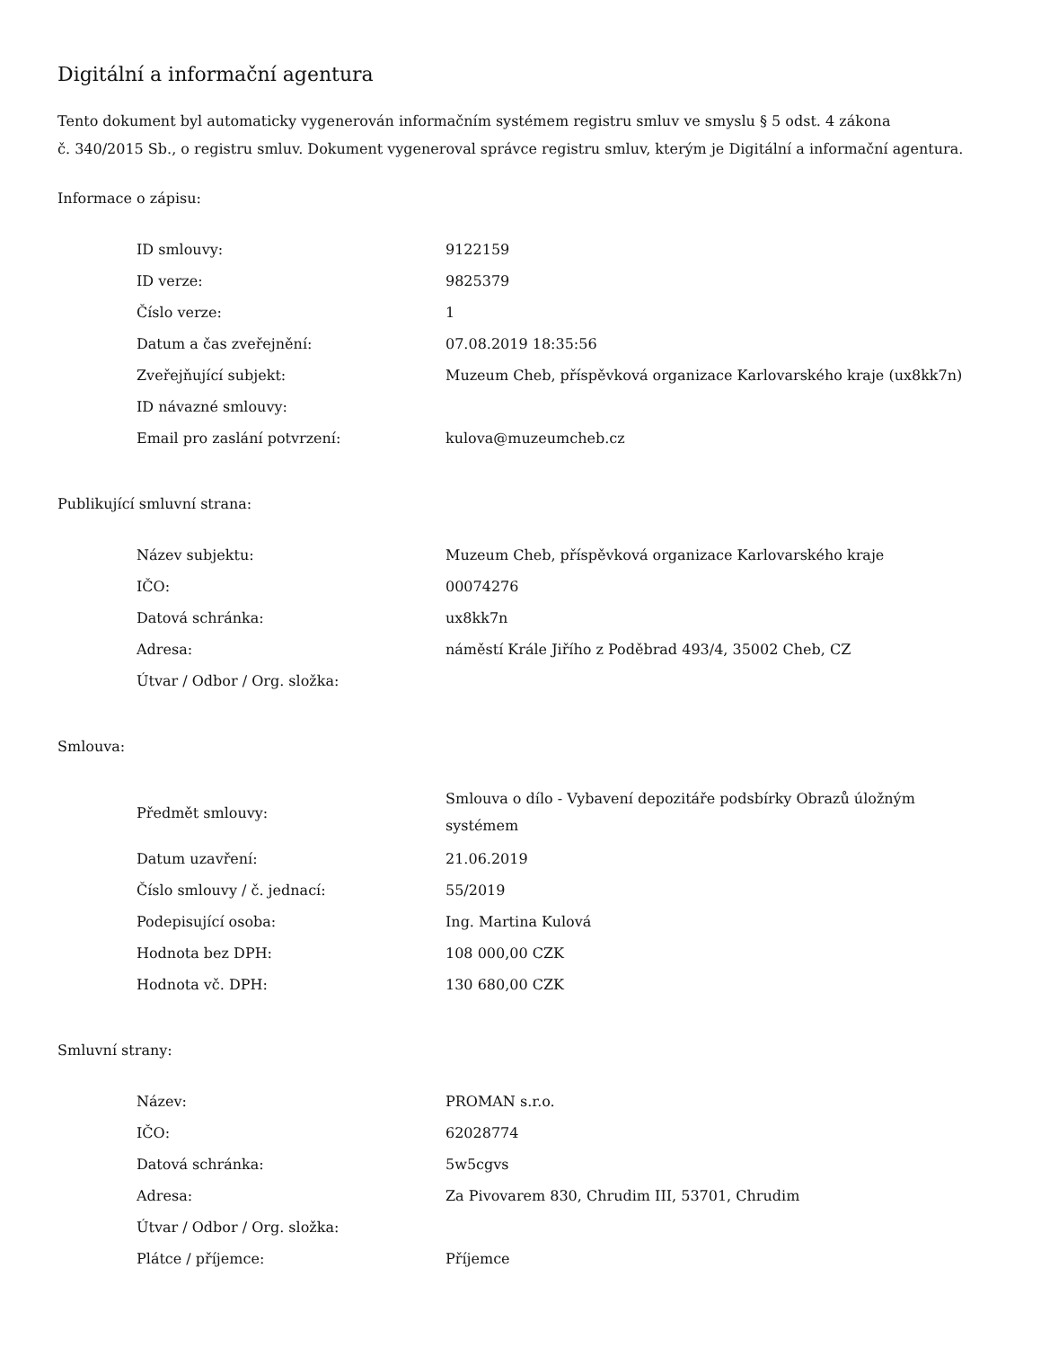Digitální a informační agentura
Tento dokument byl automaticky vygenerován informačním systémem registru smluv ve smyslu § 5 odst. 4 zákona
č. 340/2015 Sb., o registru smluv. Dokument vygeneroval správce registru smluv, kterým je Digitální a informační agentura.
Informace o zápisu:
| ID smlouvy: | 9122159 |
| ID verze: | 9825379 |
| Číslo verze: | 1 |
| Datum a čas zveřejnění: | 07.08.2019 18:35:56 |
| Zveřejňující subjekt: | Muzeum Cheb, příspěvková organizace Karlovarského kraje (ux8kk7n) |
| ID návazné smlouvy: | |
| Email pro zaslání potvrzení: | kulova@muzeumcheb.cz |
Publikující smluvní strana:
| Název subjektu: | Muzeum Cheb, příspěvková organizace Karlovarského kraje |
| IČO: | 00074276 |
| Datová schránka: | ux8kk7n |
| Adresa: | náměstí Krále Jiřího z Poděbrad 493/4, 35002 Cheb, CZ |
| Útvar / Odbor / Org. složka: | |
Smlouva:
| Předmět smlouvy: | Smlouva o dílo - Vybavení depozitáře podsbírky Obrazů úložným systémem |
| Datum uzavření: | 21.06.2019 |
| Číslo smlouvy / č. jednací: | 55/2019 |
| Podepisující osoba: | Ing. Martina Kulová |
| Hodnota bez DPH: | 108 000,00 CZK |
| Hodnota vč. DPH: | 130 680,00 CZK |
Smluvní strany:
| Název: | PROMAN s.r.o. |
| IČO: | 62028774 |
| Datová schránka: | 5w5cgvs |
| Adresa: | Za Pivovarem 830, Chrudim III, 53701, Chrudim |
| Útvar / Odbor / Org. složka: | |
| Plátce / příjemce: | Příjemce |